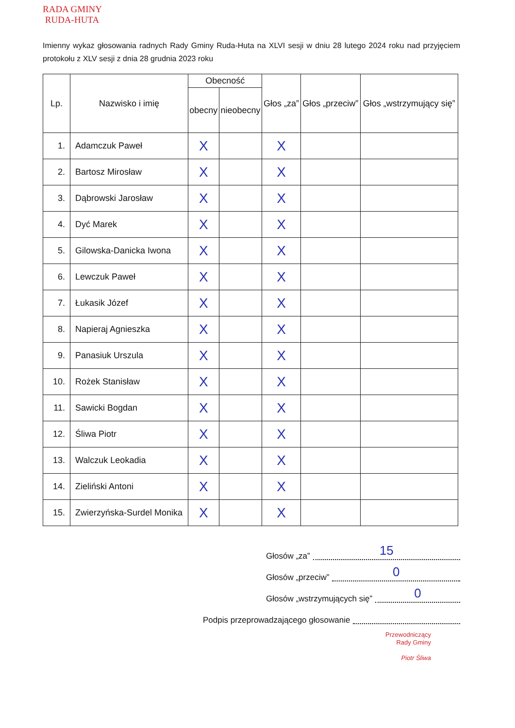RADA GMINY
RUDA-HUTA
Imienny wykaz głosowania radnych Rady Gminy Ruda-Huta na XLVI sesji w dniu 28 lutego 2024 roku nad przyjęciem protokołu z XLV sesji z dnia 28 grudnia 2023 roku
| Lp. | Nazwisko i imię | Obecność | | Głos „za” | Głos „przeciw” | Głos „wstrzymujący się” |
| --- | --- | --- | --- | --- | --- | --- |
| | | obecny | nieobecny | | | |
| 1. | Adamczuk Paweł | X | | X | | |
| 2. | Bartosz Mirosław | X | | X | | |
| 3. | Dąbrowski Jarosław | X | | X | | |
| 4. | Dyć Marek | X | | X | | |
| 5. | Gilowska-Danicka Iwona | X | | X | | |
| 6. | Lewczuk Paweł | X | | X | | |
| 7. | Łukasik Józef | X | | X | | |
| 8. | Napieraj Agnieszka | X | | X | | |
| 9. | Panasiuk Urszula | X | | X | | |
| 10. | Rożek Stanisław | X | | X | | |
| 11. | Sawicki Bogdan | X | | X | | |
| 12. | Śliwa Piotr | X | | X | | |
| 13. | Walczuk Leokadia | X | | X | | |
| 14. | Zieliński Antoni | X | | X | | |
| 15. | Zwierzyńska-Surdel Monika | X | | X | | |
Głosów „za” 15
Głosów „przeciw” 0
Głosów „wstrzymujących się” 0
Podpis przeprowadzającego głosowanie
Przewodniczący
Rady Gminy
Piotr Śliwa